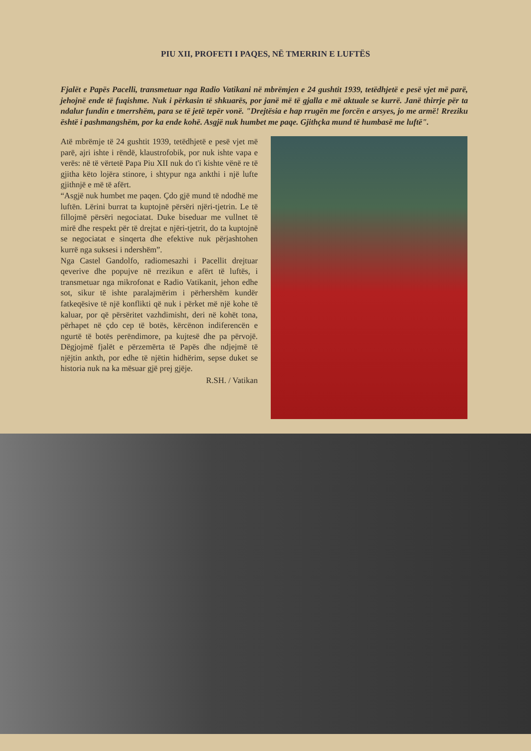PIU XII, PROFETI I PAQES, NË TMERRIN E LUFTËS
Fjalët e Papës Pacelli, transmetuar nga Radio Vatikani në mbrëmjen e 24 gushtit 1939, tetëdhjetë e pesë vjet më parë, jehojnë ende të fuqishme. Nuk i përkasin të shkuarës, por janë më të gjalla e më aktuale se kurrë. Janë thirrje për ta ndalur fundin e tmerrshëm, para se të jetë tepër vonë. "Drejtësia e hap rrugën me forcën e arsyes, jo me armë! Rreziku është i pashmangshëm, por ka ende kohë. Asgjë nuk humbet me paqe. Gjithçka mund të humbasë me luftë".
Atë mbrëmje të 24 gushtit 1939, tetëdhjetë e pesë vjet më parë, ajri ishte i rëndë, klaustrofobik, por nuk ishte vapa e verës: në të vërtetë Papa Piu XII nuk do t'i kishte vënë re të gjitha këto lojëra stinore, i shtypur nga ankthi i një lufte gjithnjë e më të afërt.
“Asgjë nuk humbet me paqen. Çdo gjë mund të ndodhë me luftën. Lërini burrat ta kuptojnë përsëri njëri-tjetrin. Le të fillojmë përsëri negociatat. Duke biseduar me vullnet të mirë dhe respekt për të drejtat e njëri-tjetrit, do ta kuptojnë se negociatat e sinqerta dhe efektive nuk përjashtohen kurrë nga suksesi i ndershëm”.
Nga Castel Gandolfo, radiomesazhi i Pacellit drejtuar qeverive dhe popujve në rrezikun e afërt të luftës, i transmetuar nga mikrofonat e Radio Vatikanit, jehon edhe sot, sikur të ishte paralajmërim i përhershëm kundër fatkeqësive të një konflikti që nuk i përket më një kohe të kaluar, por që përsëritet vazhdimisht, deri në kohët tona, përhapet në çdo cep të botës, kërcënon indiferencën e ngurtë të botës perëndimore, pa kujtesë dhe pa përvojë. Dëgjojmë fjalët e përzemërta të Papës dhe ndjejmë të njëjtin ankth, por edhe të njëtin hidhërim, sepse duket se historia nuk na ka mësuar gjë prej gjëje.
R.SH. / Vatikan